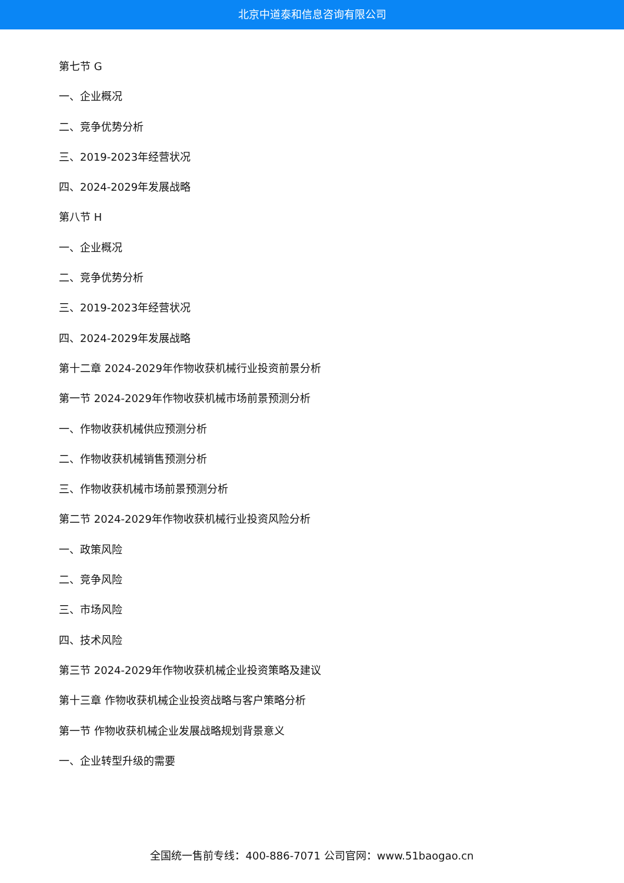北京中道泰和信息咨询有限公司
第七节 G
一、企业概况
二、竞争优势分析
三、2019-2023年经营状况
四、2024-2029年发展战略
第八节 H
一、企业概况
二、竞争优势分析
三、2019-2023年经营状况
四、2024-2029年发展战略
第十二章 2024-2029年作物收获机械行业投资前景分析
第一节 2024-2029年作物收获机械市场前景预测分析
一、作物收获机械供应预测分析
二、作物收获机械销售预测分析
三、作物收获机械市场前景预测分析
第二节 2024-2029年作物收获机械行业投资风险分析
一、政策风险
二、竞争风险
三、市场风险
四、技术风险
第三节 2024-2029年作物收获机械企业投资策略及建议
第十三章 作物收获机械企业投资战略与客户策略分析
第一节 作物收获机械企业发展战略规划背景意义
一、企业转型升级的需要
全国统一售前专线：400-886-7071 公司官网：www.51baogao.cn